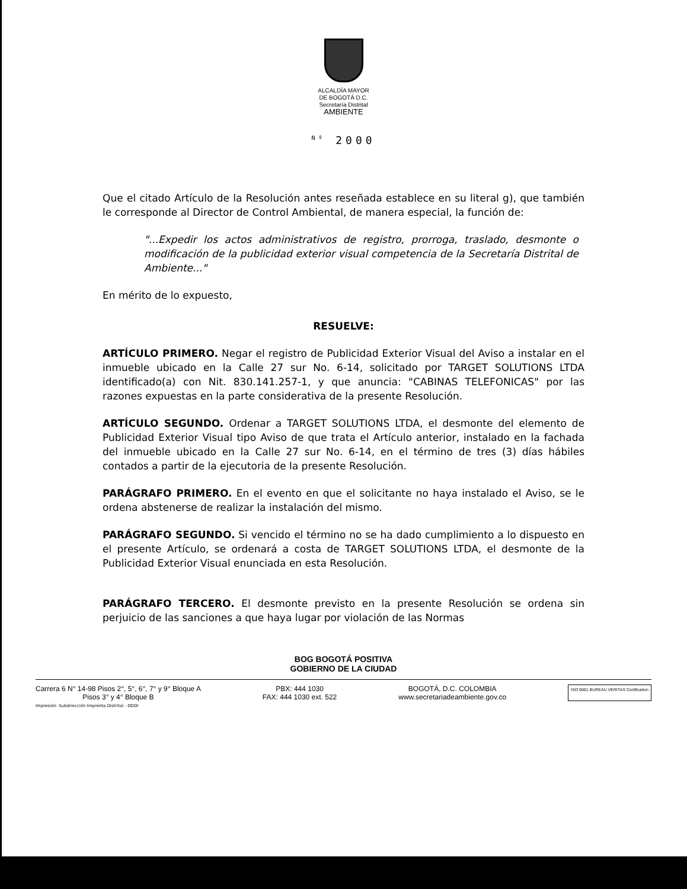ALCALDÍA MAYOR
DE BOGOTÁ D.C.
Secretaría Distrital
AMBIENTE
<sup>Nº</sup> 2000
Que el citado Artículo de la Resolución antes reseñada establece en su literal g), que también le corresponde al Director de Control Ambiental, de manera especial, la función de:
"...Expedir los actos administrativos de registro, prorroga, traslado, desmonte o modificación de la publicidad exterior visual competencia de la Secretaría Distrital de Ambiente..."
En mérito de lo expuesto,
RESUELVE:
ARTÍCULO PRIMERO. Negar el registro de Publicidad Exterior Visual del Aviso a instalar en el inmueble ubicado en la Calle 27 sur No. 6-14, solicitado por TARGET SOLUTIONS LTDA identificado(a) con Nit. 830.141.257-1, y que anuncia: "CABINAS TELEFONICAS" por las razones expuestas en la parte considerativa de la presente Resolución.
ARTÍCULO SEGUNDO. Ordenar a TARGET SOLUTIONS LTDA, el desmonte del elemento de Publicidad Exterior Visual tipo Aviso de que trata el Artículo anterior, instalado en la fachada del inmueble ubicado en la Calle 27 sur No. 6-14, en el término de tres (3) días hábiles contados a partir de la ejecutoria de la presente Resolución.
PARÁGRAFO PRIMERO. En el evento en que el solicitante no haya instalado el Aviso, se le ordena abstenerse de realizar la instalación del mismo.
PARÁGRAFO SEGUNDO. Si vencido el término no se ha dado cumplimiento a lo dispuesto en el presente Artículo, se ordenará a costa de TARGET SOLUTIONS LTDA, el desmonte de la Publicidad Exterior Visual enunciada en esta Resolución.
PARÁGRAFO TERCERO. El desmonte previsto en la presente Resolución se ordena sin perjuicio de las sanciones a que haya lugar por violación de las Normas
BOG BOGOTÁ POSITIVA
GOBIERNO DE LA CIUDAD
Carrera 6 N° 14-98 Pisos 2°, 5°, 6°, 7° y 9° Bloque A
Pisos 3° y 4° Bloque B
PBX: 444 1030
FAX: 444 1030 ext. 522
BOGOTÁ, D.C. COLOMBIA
www.secretariadeambiente.gov.co
ISO 9001 BUREAU VERITAS Certification
Impresión: Subdirección Imprenta Distrital - DDDI